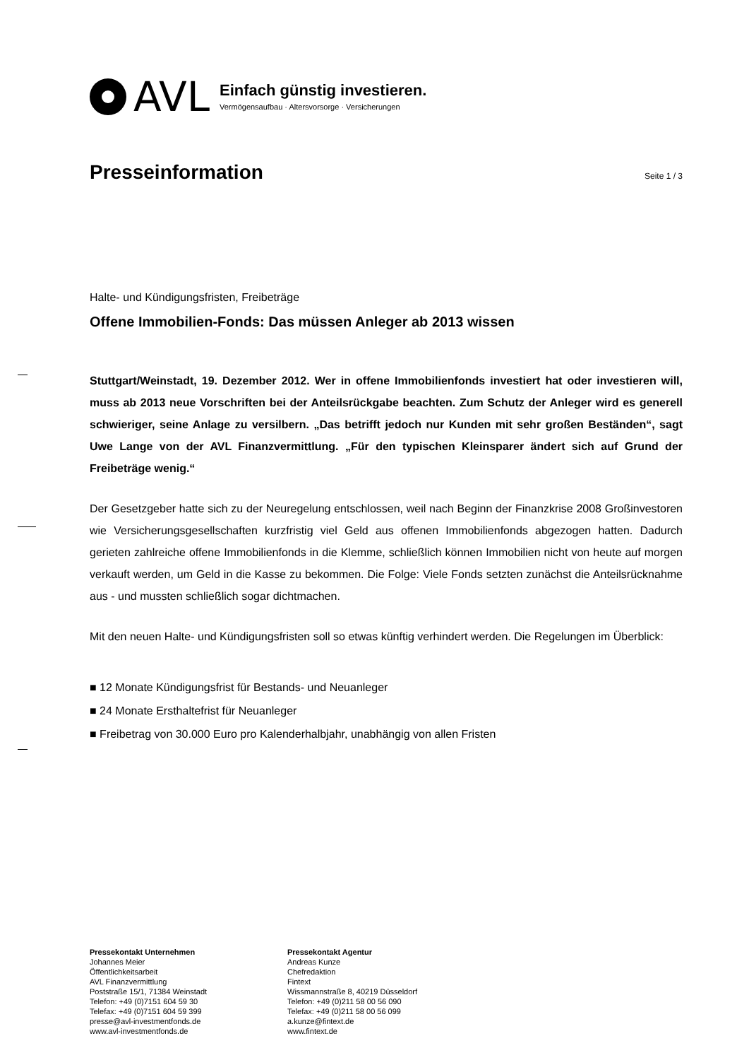AVL
Einfach günstig investieren.
Vermögensaufbau · Altersvorsorge · Versicherungen
Presseinformation
Seite 1 / 3
Halte- und Kündigungsfristen, Freibeträge
Offene Immobilien-Fonds: Das müssen Anleger ab 2013 wissen
Stuttgart/Weinstadt, 19. Dezember 2012. Wer in offene Immobilienfonds investiert hat oder investieren will, muss ab 2013 neue Vorschriften bei der Anteilsrückgabe beachten. Zum Schutz der Anleger wird es generell schwieriger, seine Anlage zu versilbern. „Das betrifft jedoch nur Kunden mit sehr großen Beständen“, sagt Uwe Lange von der AVL Finanzvermittlung. „Für den typischen Kleinsparer ändert sich auf Grund der Freibeträge wenig.“
Der Gesetzgeber hatte sich zu der Neuregelung entschlossen, weil nach Beginn der Finanzkrise 2008 Großinvestoren wie Versicherungsgesellschaften kurzfristig viel Geld aus offenen Immobilienfonds abgezogen hatten. Dadurch gerieten zahlreiche offene Immobilienfonds in die Klemme, schließlich können Immobilien nicht von heute auf morgen verkauft werden, um Geld in die Kasse zu bekommen. Die Folge: Viele Fonds setzten zunächst die Anteilsrücknahme aus - und mussten schließlich sogar dichtmachen.
Mit den neuen Halte- und Kündigungsfristen soll so etwas künftig verhindert werden. Die Regelungen im Überblick:
■ 12 Monate Kündigungsfrist für Bestands- und Neuanleger
■ 24 Monate Ersthaltefrist für Neuanleger
■ Freibetrag von 30.000 Euro pro Kalenderhalbjahr, unabhängig von allen Fristen
Pressekontakt Unternehmen
Johannes Meier
Öffentlichkeitsarbeit
AVL Finanzvermittlung
Poststraße 15/1, 71384 Weinstadt
Telefon: +49 (0)7151 604 59 30
Telefax: +49 (0)7151 604 59 399
presse@avl-investmentfonds.de
www.avl-investmentfonds.de
Pressekontakt Agentur
Andreas Kunze
Chefredaktion
Fintext
Wissmannstraße 8, 40219 Düsseldorf
Telefon: +49 (0)211 58 00 56 090
Telefax: +49 (0)211 58 00 56 099
a.kunze@fintext.de
www.fintext.de